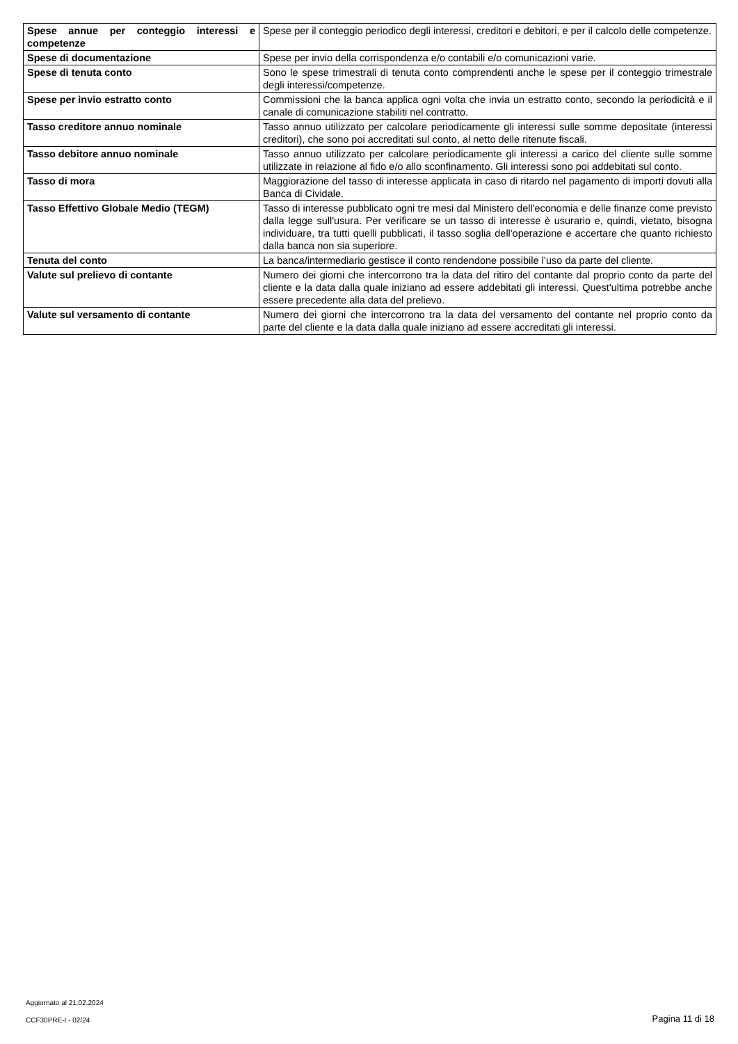| Spese annue per conteggio interessi e competenze | Spese per il conteggio periodico degli interessi, creditori e debitori, e per il calcolo delle competenze. |
| Spese di documentazione | Spese per invio della corrispondenza e/o contabili e/o comunicazioni varie. |
| Spese di tenuta conto | Sono le spese trimestrali di tenuta conto comprendenti anche le spese per il conteggio trimestrale degli interessi/competenze. |
| Spese per invio estratto conto | Commissioni che la banca applica ogni volta che invia un estratto conto, secondo la periodicità e il canale di comunicazione stabiliti nel contratto. |
| Tasso creditore annuo nominale | Tasso annuo utilizzato per calcolare periodicamente gli interessi sulle somme depositate (interessi creditori), che sono poi accreditati sul conto, al netto delle ritenute fiscali. |
| Tasso debitore annuo nominale | Tasso annuo utilizzato per calcolare periodicamente gli interessi a carico del cliente sulle somme utilizzate in relazione al fido e/o allo sconfinamento. Gli interessi sono poi addebitati sul conto. |
| Tasso di mora | Maggiorazione del tasso di interesse applicata in caso di ritardo nel pagamento di importi dovuti alla Banca di Cividale. |
| Tasso Effettivo Globale Medio (TEGM) | Tasso di interesse pubblicato ogni tre mesi dal Ministero dell'economia e delle finanze come previsto dalla legge sull'usura. Per verificare se un tasso di interesse è usurario e, quindi, vietato, bisogna individuare, tra tutti quelli pubblicati, il tasso soglia dell'operazione e accertare che quanto richiesto dalla banca non sia superiore. |
| Tenuta del conto | La banca/intermediario gestisce il conto rendendone possibile l’uso da parte del cliente. |
| Valute sul prelievo di contante | Numero dei giorni che intercorrono tra la data del ritiro del contante dal proprio conto da parte del cliente e la data dalla quale iniziano ad essere addebitati gli interessi. Quest'ultima potrebbe anche essere precedente alla data del prelievo. |
| Valute sul versamento di contante | Numero dei giorni che intercorrono tra la data del versamento del contante nel proprio conto da parte del cliente e la data dalla quale iniziano ad essere accreditati gli interessi. |
Aggiornato al 21.02.2024
CCF30PRE-I - 02/24 Pagina 11 di 18